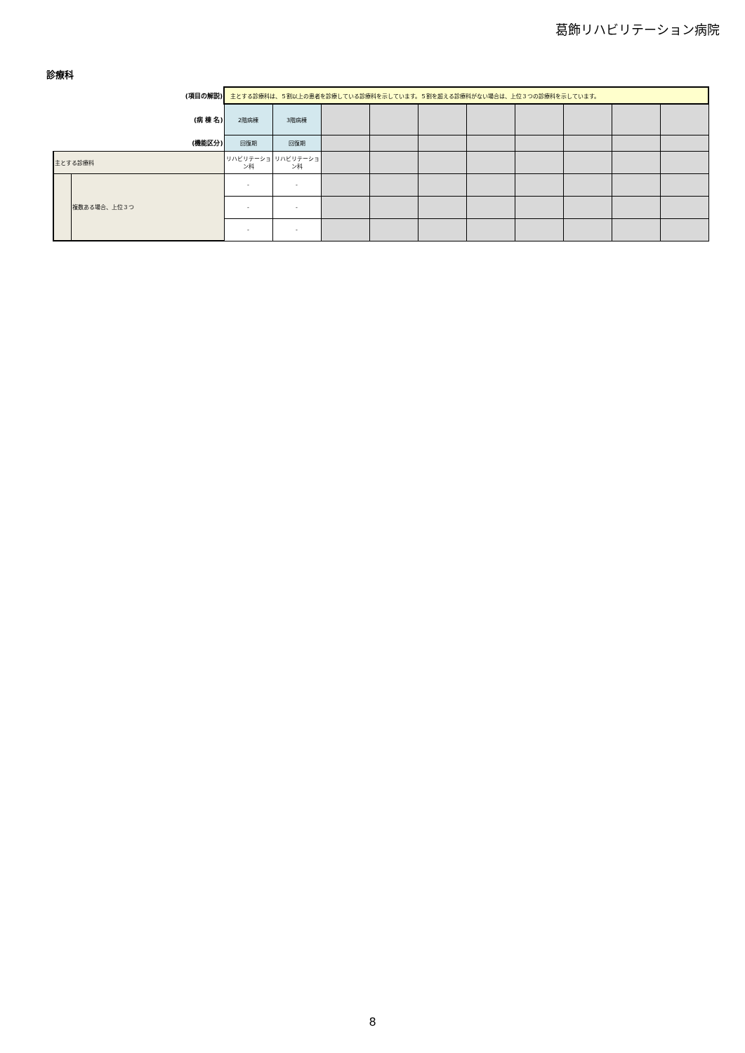葛飾リハビリテーション病院
診療科
| (項目の解説) | | 主とする診療科は、５割以上の患者を診療している診療科を示しています。５割を超える診療科がない場合は、上位３つの診療科を示しています。 | | | | | | | | | |
| (病 棟 名) | | 2階病棟 | 3階病棟 | | | | | | | | |
| (機能区分) | | 回復期 | 回復期 | | | | | | | | |
| 主とする診療科 | | リハビリテーション科 | リハビリテーション科 | | | | | | | | |
| | 複数ある場合、上位３つ | - | - | | | | | | | | |
| | | - | - | | | | | | | | |
| | | - | - | | | | | | | | |
8